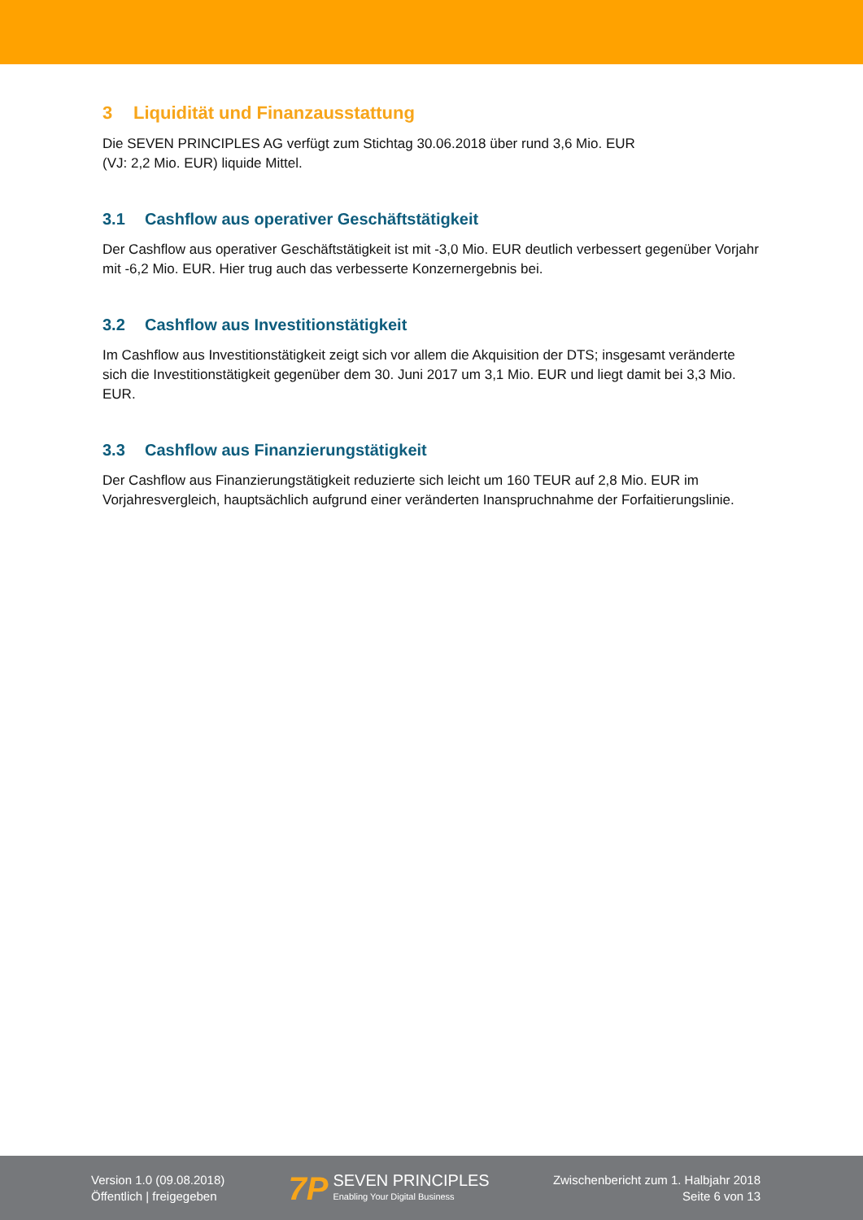3 Liquidität und Finanzausstattung
Die SEVEN PRINCIPLES AG verfügt zum Stichtag 30.06.2018 über rund 3,6 Mio. EUR
(VJ: 2,2 Mio. EUR) liquide Mittel.
3.1 Cashflow aus operativer Geschäftstätigkeit
Der Cashflow aus operativer Geschäftstätigkeit ist mit -3,0 Mio. EUR deutlich verbessert gegenüber Vorjahr mit -6,2 Mio. EUR. Hier trug auch das verbesserte Konzernergebnis bei.
3.2 Cashflow aus Investitionstätigkeit
Im Cashflow aus Investitionstätigkeit zeigt sich vor allem die Akquisition der DTS; insgesamt veränderte sich die Investitionstätigkeit gegenüber dem 30. Juni 2017 um 3,1 Mio. EUR und liegt damit bei 3,3 Mio. EUR.
3.3 Cashflow aus Finanzierungstätigkeit
Der Cashflow aus Finanzierungstätigkeit reduzierte sich leicht um 160 TEUR auf 2,8 Mio. EUR im Vorjahresvergleich, hauptsächlich aufgrund einer veränderten Inanspruchnahme der Forfaitierungslinie.
Version 1.0 (09.08.2018)
Öffentlich | freigegeben
7P
SEVEN PRINCIPLES
Enabling Your Digital Business
Zwischenbericht zum 1. Halbjahr 2018
Seite 6 von 13